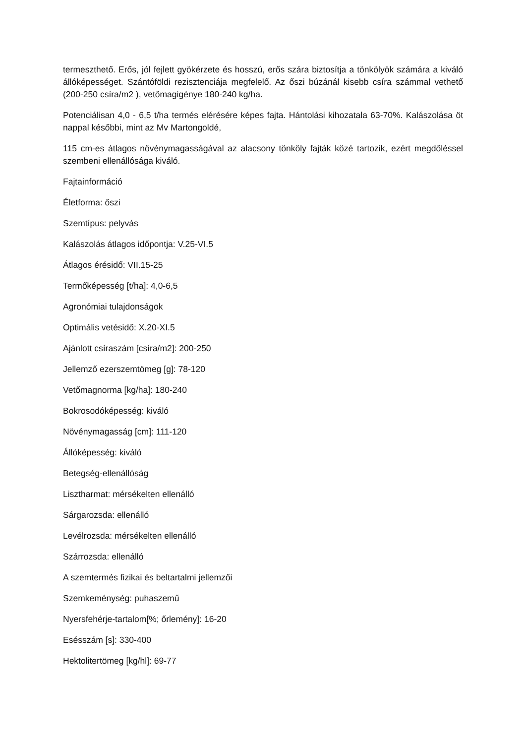termeszthető. Erős, jól fejlett gyökérzete és hosszú, erős szára biztosítja a tönkölyök számára a kiváló állóképességet. Szántóföldi rezisztenciája megfelelő. Az őszi búzánál kisebb csíra számmal vethető (200-250 csíra/m2 ), vetőmagigénye 180-240 kg/ha.
Potenciálisan 4,0 - 6,5 t/ha termés elérésére képes fajta. Hántolási kihozatala 63-70%. Kalászolása öt nappal későbbi, mint az Mv Martongoldé,
115 cm-es átlagos növénymagasságával az alacsony tönköly fajták közé tartozik, ezért megdőléssel szembeni ellenállósága kiváló.
Fajtainformáció
Életforma: őszi
Szemtípus: pelyvás
Kalászolás átlagos időpontja: V.25-VI.5
Átlagos érésidő: VII.15-25
Termőképesség [t/ha]: 4,0-6,5
Agronómiai tulajdonságok
Optimális vetésidő: X.20-XI.5
Ajánlott csíraszám [csíra/m2]: 200-250
Jellemző ezerszemtömeg [g]: 78-120
Vetőmagnorma [kg/ha]: 180-240
Bokrosodóképesség: kiváló
Növénymagasság [cm]: 111-120
Állóképesség: kiváló
Betegség-ellenállóság
Lisztharmat: mérsékelten ellenálló
Sárgarozsda: ellenálló
Levélrozsda: mérsékelten ellenálló
Szárrozsda: ellenálló
A szemtermés fizikai és beltartalmi jellemzői
Szemkeménység: puhaszemű
Nyersfehérje-tartalom[%; őrlemény]: 16-20
Esésszám [s]: 330-400
Hektolitertömeg [kg/hl]: 69-77